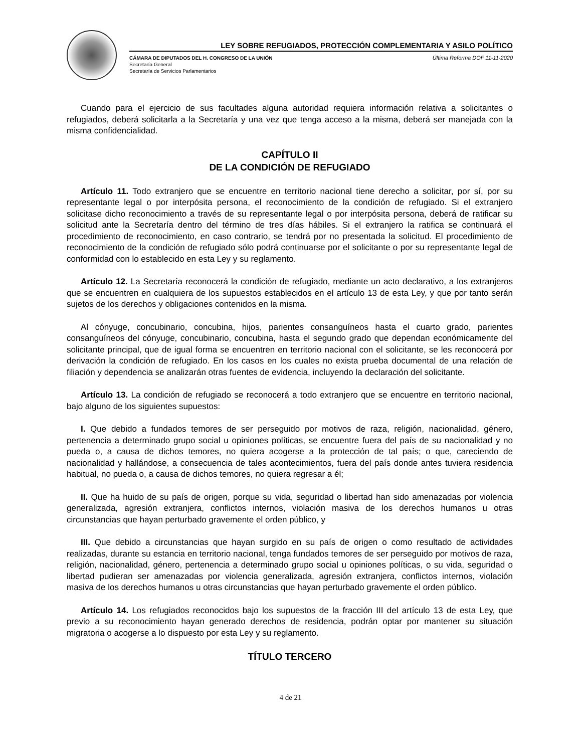LEY SOBRE REFUGIADOS, PROTECCIÓN COMPLEMENTARIA Y ASILO POLÍTICO
CÁMARA DE DIPUTADOS DEL H. CONGRESO DE LA UNIÓN
Secretaría General
Secretaría de Servicios Parlamentarios
Última Reforma DOF 11-11-2020
Cuando para el ejercicio de sus facultades alguna autoridad requiera información relativa a solicitantes o refugiados, deberá solicitarla a la Secretaría y una vez que tenga acceso a la misma, deberá ser manejada con la misma confidencialidad.
CAPÍTULO II
DE LA CONDICIÓN DE REFUGIADO
Artículo 11. Todo extranjero que se encuentre en territorio nacional tiene derecho a solicitar, por sí, por su representante legal o por interpósita persona, el reconocimiento de la condición de refugiado. Si el extranjero solicitase dicho reconocimiento a través de su representante legal o por interpósita persona, deberá de ratificar su solicitud ante la Secretaría dentro del término de tres días hábiles. Si el extranjero la ratifica se continuará el procedimiento de reconocimiento, en caso contrario, se tendrá por no presentada la solicitud. El procedimiento de reconocimiento de la condición de refugiado sólo podrá continuarse por el solicitante o por su representante legal de conformidad con lo establecido en esta Ley y su reglamento.
Artículo 12. La Secretaría reconocerá la condición de refugiado, mediante un acto declarativo, a los extranjeros que se encuentren en cualquiera de los supuestos establecidos en el artículo 13 de esta Ley, y que por tanto serán sujetos de los derechos y obligaciones contenidos en la misma.
Al cónyuge, concubinario, concubina, hijos, parientes consanguíneos hasta el cuarto grado, parientes consanguíneos del cónyuge, concubinario, concubina, hasta el segundo grado que dependan económicamente del solicitante principal, que de igual forma se encuentren en territorio nacional con el solicitante, se les reconocerá por derivación la condición de refugiado. En los casos en los cuales no exista prueba documental de una relación de filiación y dependencia se analizarán otras fuentes de evidencia, incluyendo la declaración del solicitante.
Artículo 13. La condición de refugiado se reconocerá a todo extranjero que se encuentre en territorio nacional, bajo alguno de los siguientes supuestos:
I. Que debido a fundados temores de ser perseguido por motivos de raza, religión, nacionalidad, género, pertenencia a determinado grupo social u opiniones políticas, se encuentre fuera del país de su nacionalidad y no pueda o, a causa de dichos temores, no quiera acogerse a la protección de tal país; o que, careciendo de nacionalidad y hallándose, a consecuencia de tales acontecimientos, fuera del país donde antes tuviera residencia habitual, no pueda o, a causa de dichos temores, no quiera regresar a él;
II. Que ha huido de su país de origen, porque su vida, seguridad o libertad han sido amenazadas por violencia generalizada, agresión extranjera, conflictos internos, violación masiva de los derechos humanos u otras circunstancias que hayan perturbado gravemente el orden público, y
III. Que debido a circunstancias que hayan surgido en su país de origen o como resultado de actividades realizadas, durante su estancia en territorio nacional, tenga fundados temores de ser perseguido por motivos de raza, religión, nacionalidad, género, pertenencia a determinado grupo social u opiniones políticas, o su vida, seguridad o libertad pudieran ser amenazadas por violencia generalizada, agresión extranjera, conflictos internos, violación masiva de los derechos humanos u otras circunstancias que hayan perturbado gravemente el orden público.
Artículo 14. Los refugiados reconocidos bajo los supuestos de la fracción III del artículo 13 de esta Ley, que previo a su reconocimiento hayan generado derechos de residencia, podrán optar por mantener su situación migratoria o acogerse a lo dispuesto por esta Ley y su reglamento.
TÍTULO TERCERO
4 de 21